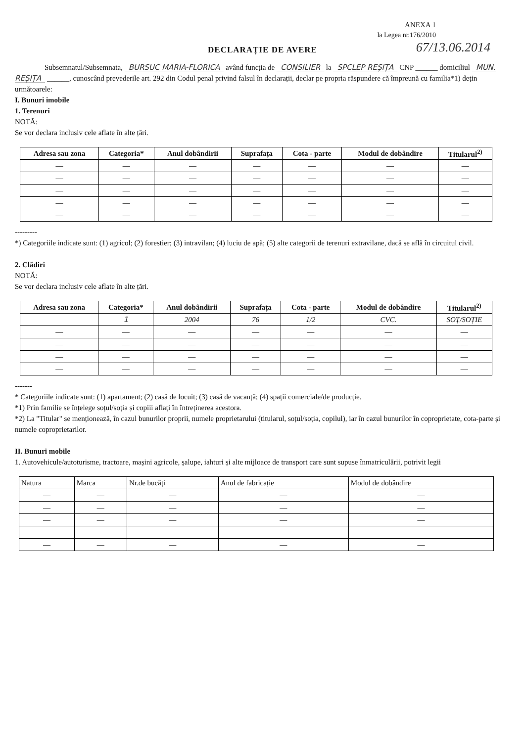ANEXA 1
la Legea nr.176/2010
67/13.06.2014
DECLARAȚIE DE AVERE
Subsemnatul/Subsemnata, BURSUC MARIA-FLORICA având funcția de CONSILIER la SPCLEP REȘIȚA CNP ______ domiciliul MUN. REȘIȚA ______, cunoscând prevederile art. 292 din Codul penal privind falsul în declarații, declar pe propria răspundere că împreună cu familia*1) dețin următoarele:
I. Bunuri imobile
1. Terenuri
NOTĂ:
Se vor declara inclusiv cele aflate în alte țări.
| Adresa sau zona | Categoria* | Anul dobândirii | Suprafața | Cota - parte | Modul de dobândire | Titularul<sup>2)</sup> |
| --- | --- | --- | --- | --- | --- | --- |
| — | — | — | — | — | — | — |
| — | — | — | — | — | — | — |
| — | — | — | — | — | — | — |
| — | — | — | — | — | — | — |
| — | — | — | — | — | — | — |
---------
*) Categoriile indicate sunt: (1) agricol; (2) forestier; (3) intravilan; (4) luciu de apă; (5) alte categorii de terenuri extravilane, dacă se află în circuitul civil.
2. Clădiri
NOTĂ:
Se vor declara inclusiv cele aflate în alte țări.
| Adresa sau zona | Categoria* | Anul dobândirii | Suprafața | Cota - parte | Modul de dobândire | Titularul<sup>2)</sup> |
| --- | --- | --- | --- | --- | --- | --- |
| | 1 | 2004 | 76 | 1/2 | CVC. | SOȚ/SOȚIE |
| — | — | — | — | — | — | — |
| — | — | — | — | — | — | — |
| — | — | — | — | — | — | — |
| — | — | — | — | — | — | — |
-------
* Categoriile indicate sunt: (1) apartament; (2) casă de locuit; (3) casă de vacanță; (4) spații comerciale/de producție.
*1) Prin familie se înțelege soțul/soția și copiii aflați în întreținerea acestora.
*2) La "Titular" se menționează, în cazul bunurilor proprii, numele proprietarului (titularul, soțul/soția, copilul), iar în cazul bunurilor în coproprietate, cota-parte și numele coproprietarilor.
II. Bunuri mobile
1. Autovehicule/autoturisme, tractoare, mașini agricole, șalupe, iahturi și alte mijloace de transport care sunt supuse înmatriculării, potrivit legii
| Natura | Marca | Nr.de bucăți | Anul de fabricație | Modul de dobândire |
| --- | --- | --- | --- | --- |
| — | — | — | — | — |
| — | — | — | — | — |
| — | — | — | — | — |
| — | — | — | — | — |
| — | — | — | — | — |